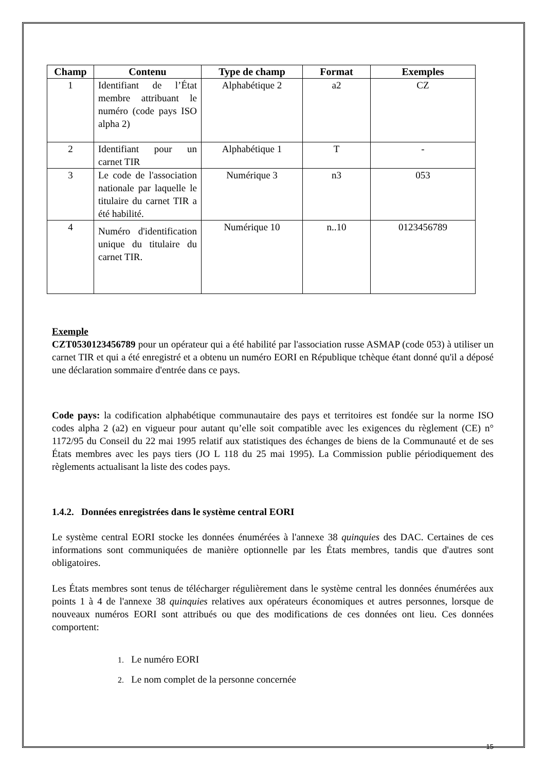| Champ | Contenu | Type de champ | Format | Exemples |
| --- | --- | --- | --- | --- |
| 1 | Identifiant de l’État membre attribuant le numéro (code pays ISO alpha 2) | Alphabétique 2 | a2 | CZ |
| 2 | Identifiant pour un carnet TIR | Alphabétique 1 | T | - |
| 3 | Le code de l'association nationale par laquelle le titulaire du carnet TIR a été habilité. | Numérique 3 | n3 | 053 |
| 4 | Numéro d'identification unique du titulaire du carnet TIR. | Numérique 10 | n..10 | 0123456789 |
Exemple
CZT0530123456789 pour un opérateur qui a été habilité par l'association russe ASMAP (code 053) à utiliser un carnet TIR et qui a été enregistré et a obtenu un numéro EORI en République tchèque étant donné qu'il a déposé une déclaration sommaire d'entrée dans ce pays.
Code pays: la codification alphabétique communautaire des pays et territoires est fondée sur la norme ISO codes alpha 2 (a2) en vigueur pour autant qu’elle soit compatible avec les exigences du règlement (CE) n° 1172/95 du Conseil du 22 mai 1995 relatif aux statistiques des échanges de biens de la Communauté et de ses États membres avec les pays tiers (JO L 118 du 25 mai 1995). La Commission publie périodiquement des règlements actualisant la liste des codes pays.
1.4.2. Données enregistrées dans le système central EORI
Le système central EORI stocke les données énumérées à l'annexe 38 quinquies des DAC. Certaines de ces informations sont communiquées de manière optionnelle par les États membres, tandis que d'autres sont obligatoires.
Les États membres sont tenus de télécharger régulièrement dans le système central les données énumérées aux points 1 à 4 de l'annexe 38 quinquies relatives aux opérateurs économiques et autres personnes, lorsque de nouveaux numéros EORI sont attribués ou que des modifications de ces données ont lieu. Ces données comportent:
1. Le numéro EORI
2. Le nom complet de la personne concernée
15